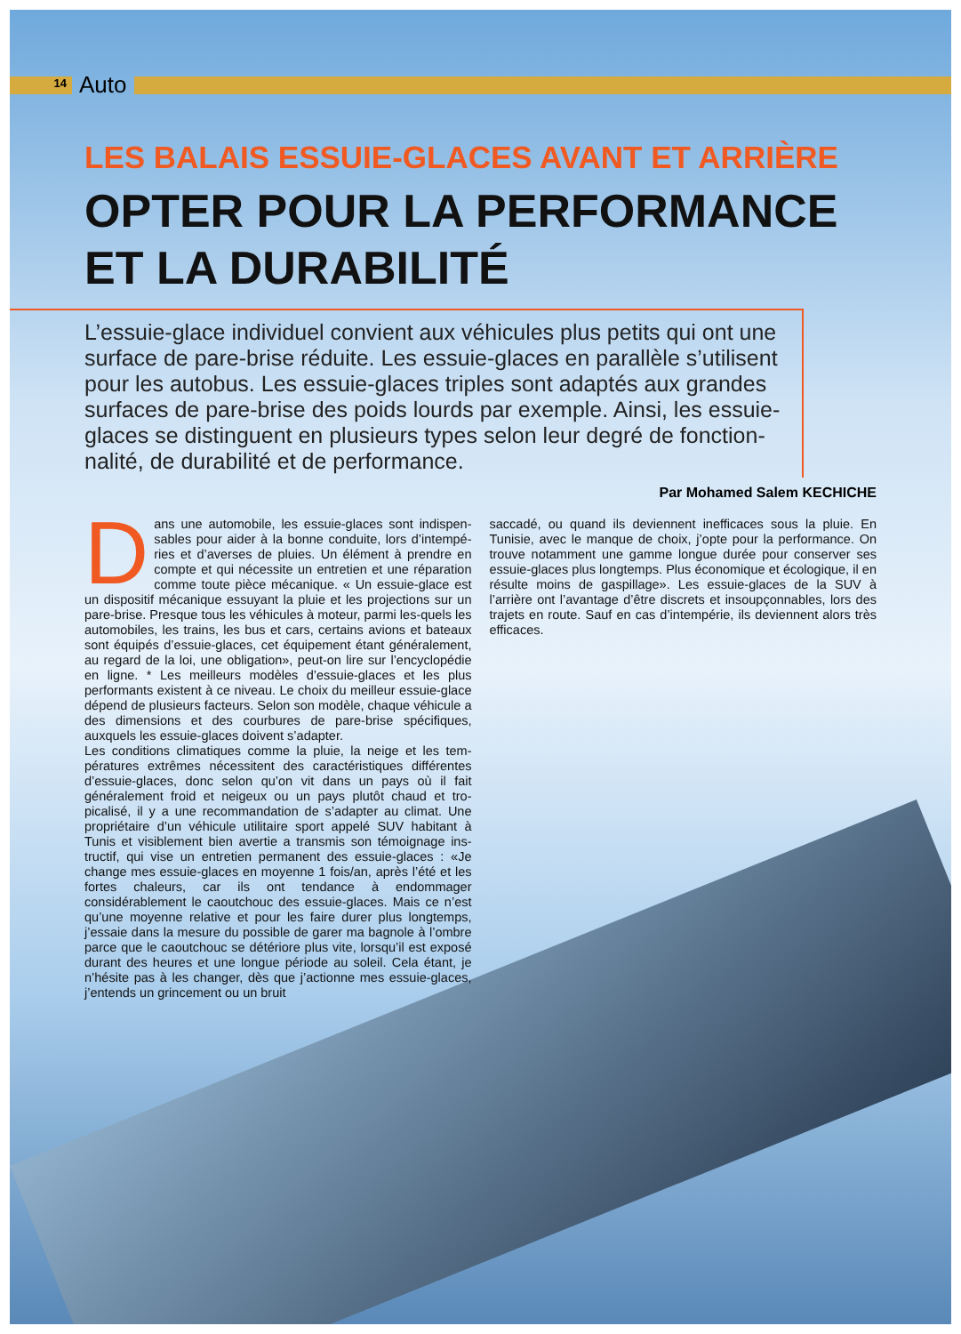14
Auto
LES BALAIS ESSUIE-GLACES AVANT ET ARRIÈRE
OPTER POUR LA PERFORMANCE
ET LA DURABILITÉ
L’essuie-glace individuel convient aux véhicules plus petits qui ont une surface de pare-brise réduite. Les essuie-glaces en parallèle s’utilisent pour les autobus. Les essuie-glaces triples sont adaptés aux grandes surfaces de pare-brise des poids lourds par exemple. Ainsi, les essuie-glaces se distinguent en plusieurs types selon leur degré de fonction-nalité, de durabilité et de performance.
Par Mohamed Salem KECHICHE
Dans une automobile, les essuie-glaces sont indispen-sables pour aider à la bonne conduite, lors d’intempé-ries et d’averses de pluies. Un élément à prendre en compte et qui nécessite un entretien et une réparation comme toute pièce mécanique. « Un essuie-glace est un dispositif mécanique essuyant la pluie et les projections sur un pare-brise. Presque tous les véhicules à moteur, parmi les-quels les automobiles, les trains, les bus et cars, certains avions et bateaux sont équipés d’essuie-glaces, cet équipement étant généralement, au regard de la loi, une obligation», peut-on lire sur l’encyclopédie en ligne. * Les meilleurs modèles d’essuie-glaces et les plus performants existent à ce niveau. Le choix du meilleur essuie-glace dépend de plusieurs facteurs. Selon son modèle, chaque véhicule a des dimensions et des courbures de pare-brise spécifiques, auxquels les essuie-glaces doivent s’adapter.
Les conditions climatiques comme la pluie, la neige et les tem-pératures extrêmes nécessitent des caractéristiques différentes d’essuie-glaces, donc selon qu’on vit dans un pays où il fait généralement froid et neigeux ou un pays plutôt chaud et tro-picalisé, il y a une recommandation de s’adapter au climat. Une propriétaire d’un véhicule utilitaire sport appelé SUV habitant à Tunis et visiblement bien avertie a transmis son témoignage ins-tructif, qui vise un entretien permanent des essuie-glaces : «Je change mes essuie-glaces en moyenne 1 fois/an, après l’été et les fortes chaleurs, car ils ont tendance à endommager considérablement le caoutchouc des essuie-glaces. Mais ce n’est qu’une moyenne relative et pour les faire durer plus longtemps, j’essaie dans la mesure du possible de garer ma bagnole à l’ombre parce que le caoutchouc se détériore plus vite, lorsqu’il est exposé durant des heures et une longue période au soleil. Cela étant, je n’hésite pas à les changer, dès que j’actionne mes essuie-glaces, j’entends un grincement ou un bruit
saccadé, ou quand ils deviennent inefficaces sous la pluie. En Tunisie, avec le manque de choix, j’opte pour la performance. On trouve notamment une gamme longue durée pour conserver ses essuie-glaces plus longtemps. Plus économique et écologique, il en résulte moins de gaspillage». Les essuie-glaces de la SUV à l’arrière ont l’avantage d’être discrets et insoupçonnables, lors des trajets en route. Sauf en cas d’intempérie, ils deviennent alors très efficaces.